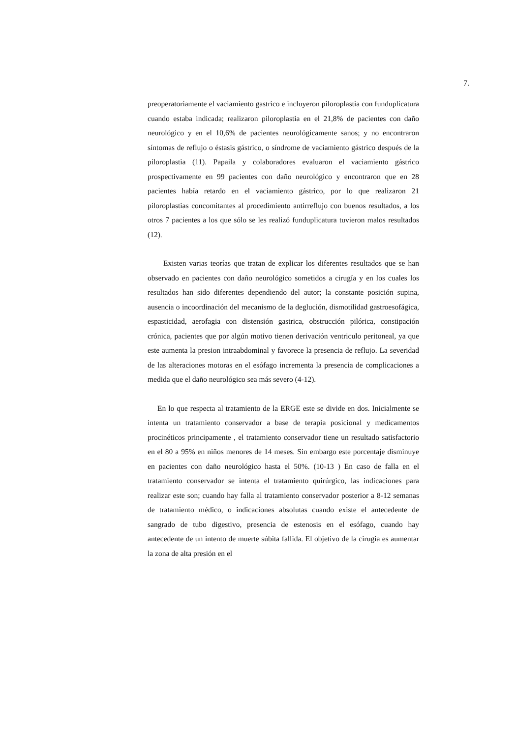7.
preoperatoriamente el vaciamiento gastrico e incluyeron piloroplastia con funduplicatura cuando estaba indicada; realizaron piloroplastia en el 21,8% de pacientes con daño neurológico y en el 10,6% de pacientes neurológicamente sanos; y no encontraron síntomas de reflujo o éstasis gástrico, o síndrome de vaciamiento gástrico después de la piloroplastia (11). Papaila y colaboradores evaluaron el vaciamiento gástrico prospectivamente en 99 pacientes con daño neurológico y encontraron que en 28 pacientes había retardo en el vaciamiento gástrico, por lo que realizaron 21 piloroplastias concomitantes al procedimiento antirreflujo con buenos resultados, a los otros 7 pacientes a los que sólo se les realizó funduplicatura tuvieron malos resultados (12).
Existen varias teorías que tratan de explicar los diferentes resultados que se han observado en pacientes con daño neurológico sometidos a cirugía y en los cuales los resultados han sido diferentes dependiendo del autor; la constante posición supina, ausencia o incoordinación del mecanismo de la deglución, dismotilidad gastroesofágica, espasticidad, aerofagia con distensión gastrica, obstrucción pilórica, constipación crónica, pacientes que por algún motivo tienen derivación ventriculo peritoneal, ya que este aumenta la presion intraabdominal y favorece la presencia de reflujo. La severidad de las alteraciones motoras en el esófago incrementa la presencia de complicaciones a medida que el daño neurológico sea más severo (4-12).
En lo que respecta al tratamiento de la ERGE este se divide en dos. Inicialmente se intenta un tratamiento conservador a base de terapia posicional y medicamentos procinéticos principamente , el tratamiento conservador tiene un resultado satisfactorio en el 80 a 95% en niños menores de 14 meses. Sin embargo este porcentaje disminuye en pacientes con daño neurológico hasta el 50%. (10-13 ) En caso de falla en el tratamiento conservador se intenta el tratamiento quirúrgico, las indicaciones para realizar este son; cuando hay falla al tratamiento conservador posterior a 8-12 semanas de tratamiento médico, o indicaciones absolutas cuando existe el antecedente de sangrado de tubo digestivo, presencia de estenosis en el esófago, cuando hay antecedente de un intento de muerte súbita fallida. El objetivo de la cirugia es aumentar la zona de alta presión en el